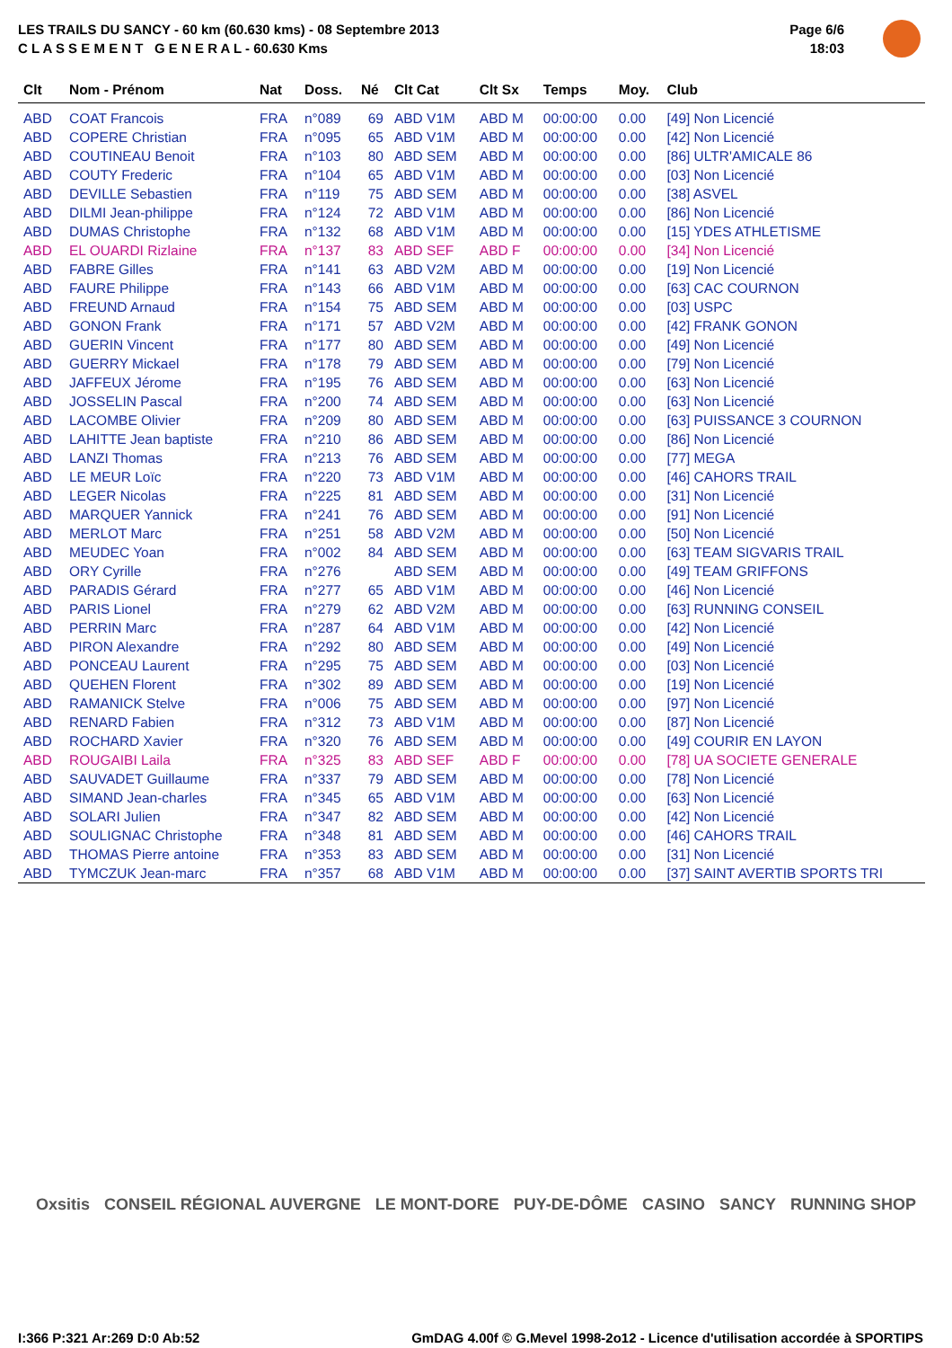LES TRAILS DU SANCY - 60 km (60.630 kms) - 08 Septembre 2013
C L A S S E M E N T G E N E R A L - 60.630 Kms
Page 6/6
18:03
| Clt | Nom - Prénom | Nat | Doss. | Né | Clt Cat | Clt Sx | Temps | Moy. | Club |
| --- | --- | --- | --- | --- | --- | --- | --- | --- | --- |
| ABD | COAT Francois | FRA | n°089 | 69 | ABD V1M | ABD M | 00:00:00 | 0.00 | [49] Non Licencié |
| ABD | COPERE Christian | FRA | n°095 | 65 | ABD V1M | ABD M | 00:00:00 | 0.00 | [42] Non Licencié |
| ABD | COUTINEAU Benoit | FRA | n°103 | 80 | ABD SEM | ABD M | 00:00:00 | 0.00 | [86] ULTR'AMICALE 86 |
| ABD | COUTY Frederic | FRA | n°104 | 65 | ABD V1M | ABD M | 00:00:00 | 0.00 | [03] Non Licencié |
| ABD | DEVILLE Sebastien | FRA | n°119 | 75 | ABD SEM | ABD M | 00:00:00 | 0.00 | [38] ASVEL |
| ABD | DILMI Jean-philippe | FRA | n°124 | 72 | ABD V1M | ABD M | 00:00:00 | 0.00 | [86] Non Licencié |
| ABD | DUMAS Christophe | FRA | n°132 | 68 | ABD V1M | ABD M | 00:00:00 | 0.00 | [15] YDES ATHLETISME |
| ABD | EL OUARDI Rizlaine | FRA | n°137 | 83 | ABD SEF | ABD F | 00:00:00 | 0.00 | [34] Non Licencié |
| ABD | FABRE Gilles | FRA | n°141 | 63 | ABD V2M | ABD M | 00:00:00 | 0.00 | [19] Non Licencié |
| ABD | FAURE Philippe | FRA | n°143 | 66 | ABD V1M | ABD M | 00:00:00 | 0.00 | [63] CAC COURNON |
| ABD | FREUND Arnaud | FRA | n°154 | 75 | ABD SEM | ABD M | 00:00:00 | 0.00 | [03] USPC |
| ABD | GONON Frank | FRA | n°171 | 57 | ABD V2M | ABD M | 00:00:00 | 0.00 | [42] FRANK GONON |
| ABD | GUERIN Vincent | FRA | n°177 | 80 | ABD SEM | ABD M | 00:00:00 | 0.00 | [49] Non Licencié |
| ABD | GUERRY Mickael | FRA | n°178 | 79 | ABD SEM | ABD M | 00:00:00 | 0.00 | [79] Non Licencié |
| ABD | JAFFEUX Jérome | FRA | n°195 | 76 | ABD SEM | ABD M | 00:00:00 | 0.00 | [63] Non Licencié |
| ABD | JOSSELIN Pascal | FRA | n°200 | 74 | ABD SEM | ABD M | 00:00:00 | 0.00 | [63] Non Licencié |
| ABD | LACOMBE Olivier | FRA | n°209 | 80 | ABD SEM | ABD M | 00:00:00 | 0.00 | [63] PUISSANCE 3 COURNON |
| ABD | LAHITTE Jean baptiste | FRA | n°210 | 86 | ABD SEM | ABD M | 00:00:00 | 0.00 | [86] Non Licencié |
| ABD | LANZI Thomas | FRA | n°213 | 76 | ABD SEM | ABD M | 00:00:00 | 0.00 | [77] MEGA |
| ABD | LE MEUR Loïc | FRA | n°220 | 73 | ABD V1M | ABD M | 00:00:00 | 0.00 | [46] CAHORS TRAIL |
| ABD | LEGER Nicolas | FRA | n°225 | 81 | ABD SEM | ABD M | 00:00:00 | 0.00 | [31] Non Licencié |
| ABD | MARQUER Yannick | FRA | n°241 | 76 | ABD SEM | ABD M | 00:00:00 | 0.00 | [91] Non Licencié |
| ABD | MERLOT Marc | FRA | n°251 | 58 | ABD V2M | ABD M | 00:00:00 | 0.00 | [50] Non Licencié |
| ABD | MEUDEC Yoan | FRA | n°002 | 84 | ABD SEM | ABD M | 00:00:00 | 0.00 | [63] TEAM SIGVARIS TRAIL |
| ABD | ORY Cyrille | FRA | n°276 | | ABD SEM | ABD M | 00:00:00 | 0.00 | [49] TEAM GRIFFONS |
| ABD | PARADIS Gérard | FRA | n°277 | 65 | ABD V1M | ABD M | 00:00:00 | 0.00 | [46] Non Licencié |
| ABD | PARIS Lionel | FRA | n°279 | 62 | ABD V2M | ABD M | 00:00:00 | 0.00 | [63] RUNNING CONSEIL |
| ABD | PERRIN Marc | FRA | n°287 | 64 | ABD V1M | ABD M | 00:00:00 | 0.00 | [42] Non Licencié |
| ABD | PIRON Alexandre | FRA | n°292 | 80 | ABD SEM | ABD M | 00:00:00 | 0.00 | [49] Non Licencié |
| ABD | PONCEAU Laurent | FRA | n°295 | 75 | ABD SEM | ABD M | 00:00:00 | 0.00 | [03] Non Licencié |
| ABD | QUEHEN Florent | FRA | n°302 | 89 | ABD SEM | ABD M | 00:00:00 | 0.00 | [19] Non Licencié |
| ABD | RAMANICK Stelve | FRA | n°006 | 75 | ABD SEM | ABD M | 00:00:00 | 0.00 | [97] Non Licencié |
| ABD | RENARD Fabien | FRA | n°312 | 73 | ABD V1M | ABD M | 00:00:00 | 0.00 | [87] Non Licencié |
| ABD | ROCHARD Xavier | FRA | n°320 | 76 | ABD SEM | ABD M | 00:00:00 | 0.00 | [49] COURIR EN LAYON |
| ABD | ROUGAIBI Laila | FRA | n°325 | 83 | ABD SEF | ABD F | 00:00:00 | 0.00 | [78] UA SOCIETE GENERALE |
| ABD | SAUVADET Guillaume | FRA | n°337 | 79 | ABD SEM | ABD M | 00:00:00 | 0.00 | [78] Non Licencié |
| ABD | SIMAND Jean-charles | FRA | n°345 | 65 | ABD V1M | ABD M | 00:00:00 | 0.00 | [63] Non Licencié |
| ABD | SOLARI Julien | FRA | n°347 | 82 | ABD SEM | ABD M | 00:00:00 | 0.00 | [42] Non Licencié |
| ABD | SOULIGNAC Christophe | FRA | n°348 | 81 | ABD SEM | ABD M | 00:00:00 | 0.00 | [46] CAHORS TRAIL |
| ABD | THOMAS Pierre antoine | FRA | n°353 | 83 | ABD SEM | ABD M | 00:00:00 | 0.00 | [31] Non Licencié |
| ABD | TYMCZUK Jean-marc | FRA | n°357 | 68 | ABD V1M | ABD M | 00:00:00 | 0.00 | [37] SAINT AVERTIB SPORTS TRI |
Oxsitis CONSEIL RÉGIONAL AUVERGNE LE MONT-DORE PUY-DE-DÔME CASINO SANCY RUNNING SHOP
I:366 P:321 Ar:269 D:0 Ab:52 GmDAG 4.00f © G.Mevel 1998-2o12 - Licence d'utilisation accordée à SPORTIPS